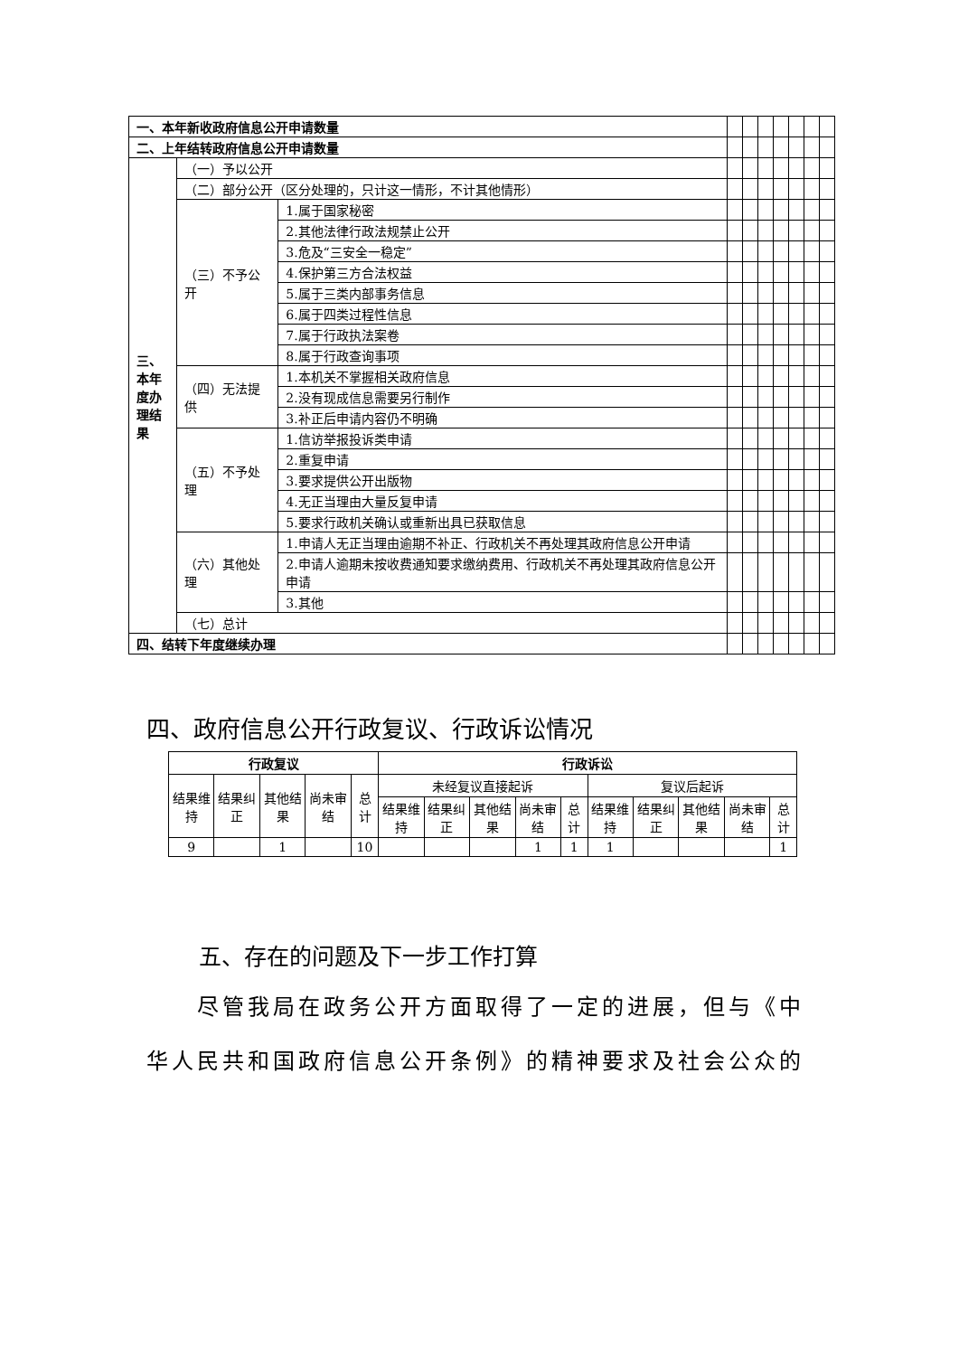| 一、本年新收政府信息公开申请数量 | | | | | | | | | |
| 二、上年结转政府信息公开申请数量 | | | | | | | | | |
| 三、本年度办理结果 | （一）予以公开 | | | | | | | | |
| | （二）部分公开（区分处理的，只计这一情形，不计其他情形） | | | | | | | | |
| | （三）不予公开 | 1.属于国家秘密 | | | | | | | |
| | | 2.其他法律行政法规禁止公开 | | | | | | | |
| | | 3.危及“三安全一稳定” | | | | | | | |
| | | 4.保护第三方合法权益 | | | | | | | |
| | | 5.属于三类内部事务信息 | | | | | | | |
| | | 6.属于四类过程性信息 | | | | | | | |
| | | 7.属于行政执法案卷 | | | | | | | |
| | | 8.属于行政查询事项 | | | | | | | |
| | （四）无法提供 | 1.本机关不掌握相关政府信息 | | | | | | | |
| | | 2.没有现成信息需要另行制作 | | | | | | | |
| | | 3.补正后申请内容仍不明确 | | | | | | | |
| | （五）不予处理 | 1.信访举报投诉类申请 | | | | | | | |
| | | 2.重复申请 | | | | | | | |
| | | 3.要求提供公开出版物 | | | | | | | |
| | | 4.无正当理由大量反复申请 | | | | | | | |
| | | 5.要求行政机关确认或重新出具已获取信息 | | | | | | | |
| | （六）其他处理 | 1.申请人无正当理由逾期不补正、行政机关不再处理其政府信息公开申请 | | | | | | | |
| | | 2.申请人逾期未按收费通知要求缴纳费用、行政机关不再处理其政府信息公开申请 | | | | | | | |
| | | 3.其他 | | | | | | | |
| | （七）总计 | | | | | | | | |
| 四、结转下年度继续办理 | | | | | | | | | |
四、政府信息公开行政复议、行政诉讼情况
| 行政复议 | | | | | 行政诉讼 | | | | | | | | | |
| --- | --- | --- | --- | --- | --- | --- | --- | --- | --- | --- | --- | --- | --- | --- |
| 结果维持 | 结果纠正 | 其他结果 | 尚未审结 | 总计 | 未经复议直接起诉 | | | | | 复议后起诉 | | | | |
| | | | | | 结果维持 | 结果纠正 | 其他结果 | 尚未审结 | 总计 | 结果维持 | 结果纠正 | 其他结果 | 尚未审结 | 总计 |
| 9 | | 1 | | 10 | | | | 1 | 1 | 1 | | | | 1 |
五、存在的问题及下一步工作打算
  尽管我局在政务公开方面取得了一定的进展，但与《中华人民共和国政府信息公开条例》的精神要求及社会公众的